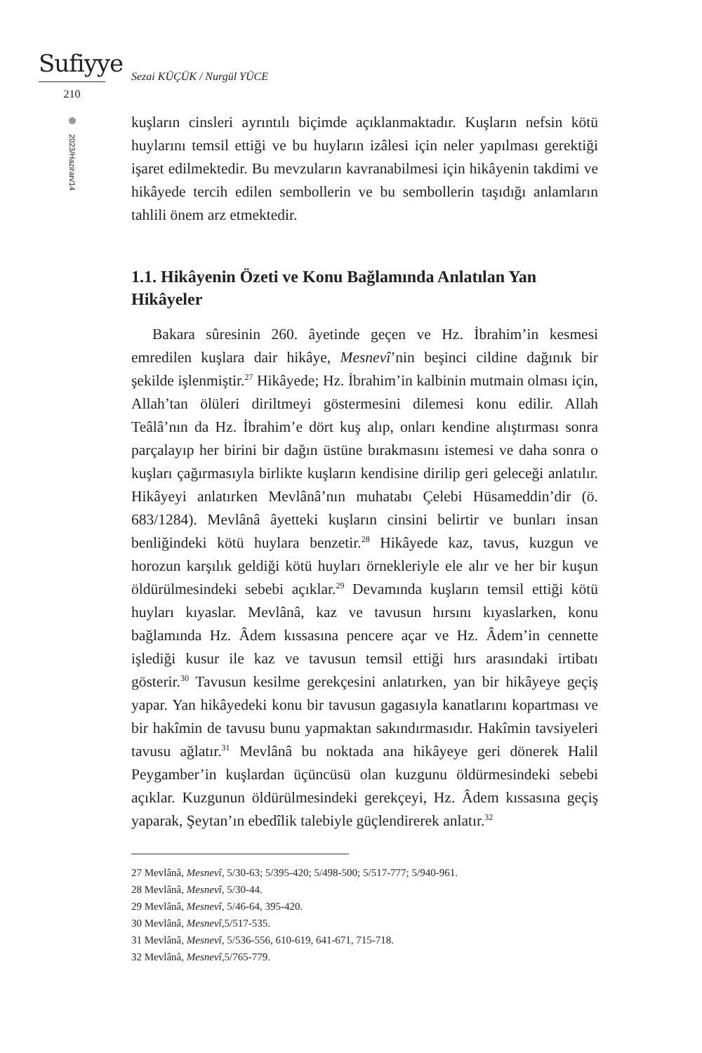Sufiyye
210
2023/Haziran/14
Sezai KÜÇÜK / Nurgül YÜCE
kuşların cinsleri ayrıntılı biçimde açıklanmaktadır. Kuşların nefsin kötü huylarını temsil ettiği ve bu huyların izâlesi için neler yapılması gerektiği işaret edilmektedir. Bu mevzuların kavranabilmesi için hikâyenin takdimi ve hikâyede tercih edilen sembollerin ve bu sembollerin taşıdığı anlamların tahlili önem arz etmektedir.
1.1. Hikâyenin Özeti ve Konu Bağlamında Anlatılan Yan Hikâyeler
Bakara sûresinin 260. âyetinde geçen ve Hz. İbrahim’in kesmesi emredilen kuşlara dair hikâye, Mesnevî’nin beşinci cildine dağınık bir şekilde işlenmiştir.<sup>27</sup> Hikâyede; Hz. İbrahim’in kalbinin mutmain olması için, Allah’tan ölüleri diriltmeyi göstermesini dilemesi konu edilir. Allah Teâlâ’nın da Hz. İbrahim’e dört kuş alıp, onları kendine alıştırması sonra parçalayıp her birini bir dağın üstüne bırakmasını istemesi ve daha sonra o kuşları çağırmasıyla birlikte kuşların kendisine dirilip geri geleceği anlatılır. Hikâyeyi anlatırken Mevlânâ’nın muhatabı Çelebi Hüsameddin’dir (ö. 683/1284). Mevlânâ âyetteki kuşların cinsini belirtir ve bunları insan benliğindeki kötü huylara benzetir.<sup>28</sup> Hikâyede kaz, tavus, kuzgun ve horozun karşılık geldiği kötü huyları örnekleriyle ele alır ve her bir kuşun öldürülmesindeki sebebi açıklar.<sup>29</sup> Devamında kuşların temsil ettiği kötü huyları kıyaslar. Mevlânâ, kaz ve tavusun hırsını kıyaslarken, konu bağlamında Hz. Âdem kıssasına pencere açar ve Hz. Âdem’in cennette işlediği kusur ile kaz ve tavusun temsil ettiği hırs arasındaki irtibatı gösterir.<sup>30</sup> Tavusun kesilme gerekçesini anlatırken, yan bir hikâyeye geçiş yapar. Yan hikâyedeki konu bir tavusun gagasıyla kanatlarını kopartması ve bir hakîmin de tavusu bunu yapmaktan sakındırmasıdır. Hakîmin tavsiyeleri tavusu ağlatır.<sup>31</sup> Mevlânâ bu noktada ana hikâyeye geri dönerek Halil Peygamber’in kuşlardan üçüncüsü olan kuzgunu öldürmesindeki sebebi açıklar. Kuzgunun öldürülmesindeki gerekçeyi, Hz. Âdem kıssasına geçiş yaparak, Şeytan’ın ebedîlik talebiyle güçlendirerek anlatır.<sup>32</sup>
27 Mevlânâ, Mesnevî, 5/30-63; 5/395-420; 5/498-500; 5/517-777; 5/940-961.
28 Mevlânâ, Mesnevî, 5/30-44.
29 Mevlânâ, Mesnevî, 5/46-64, 395-420.
30 Mevlânâ, Mesnevî, 5/517-535.
31 Mevlânâ, Mesnevî, 5/536-556, 610-619, 641-671, 715-718.
32 Mevlânâ, Mesnevî, 5/765-779.